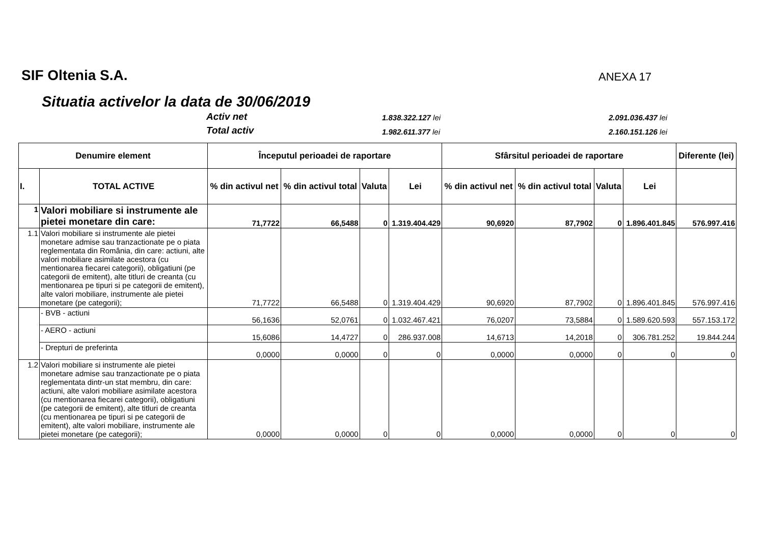SIF Oltenia S.A. ANEXA 17
Situatia activelor la data de 30/06/2019
Activ net 1.838.322.127 lei 2.091.036.437 lei
Total activ 1.982.611.377 lei 2.160.151.126 lei
| Denumire element | | Începutul perioadei de raportare | | | | Sfârsitul perioadei de raportare | | | | Diferente (lei) |
| --- | --- | --- | --- | --- | --- | --- | --- | --- | --- | --- |
| I. | TOTAL ACTIVE | % din activul net | % din activul total | Valuta | Lei | % din activul net | % din activul total | Valuta | Lei | |
| 1 | Valori mobiliare si instrumente ale pietei monetare din care: | 71,7722 | 66,5488 | 0 | 1.319.404.429 | 90,6920 | 87,7902 | 0 | 1.896.401.845 | 576.997.416 |
| 1.1 | Valori mobiliare si instrumente ale pietei monetare admise sau tranzactionate pe o piata reglementata din România, din care: actiuni, alte valori mobiliare asimilate acestora (cu mentionarea fiecarei categorii), obligatiuni (pe categorii de emitent), alte titluri de creanta (cu mentionarea pe tipuri si pe categorii de emitent), alte valori mobiliare, instrumente ale pietei monetare (pe categorii); | 71,7722 | 66,5488 | 0 | 1.319.404.429 | 90,6920 | 87,7902 | 0 | 1.896.401.845 | 576.997.416 |
| | - BVB - actiuni | 56,1636 | 52,0761 | 0 | 1.032.467.421 | 76,0207 | 73,5884 | 0 | 1.589.620.593 | 557.153.172 |
| | - AERO - actiuni | 15,6086 | 14,4727 | 0 | 286.937.008 | 14,6713 | 14,2018 | 0 | 306.781.252 | 19.844.244 |
| | - Drepturi de preferinta | 0,0000 | 0,0000 | 0 | 0 | 0,0000 | 0,0000 | 0 | 0 | 0 |
| 1.2 | Valori mobiliare si instrumente ale pietei monetare admise sau tranzactionate pe o piata reglementata dintr-un stat membru, din care: actiuni, alte valori mobiliare asimilate acestora (cu mentionarea fiecarei categorii), obligatiuni (pe categorii de emitent), alte titluri de creanta (cu mentionarea pe tipuri si pe categorii de emitent), alte valori mobiliare, instrumente ale pietei monetare (pe categorii); | 0,0000 | 0,0000 | 0 | 0 | 0,0000 | 0,0000 | 0 | 0 | 0 |